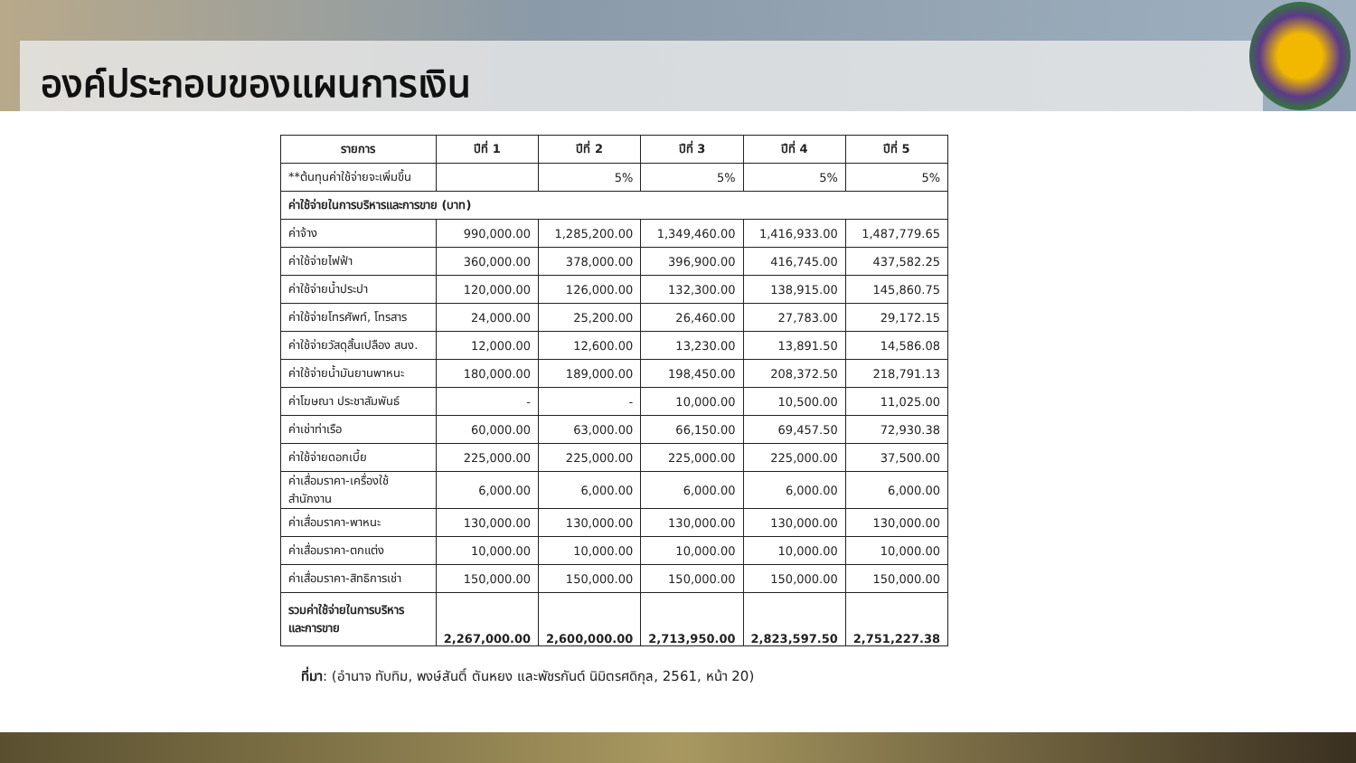องค์ประกอบของแผนการเงิน
| รายการ | ปีที่ 1 | ปีที่ 2 | ปีที่ 3 | ปีที่ 4 | ปีที่ 5 |
| --- | --- | --- | --- | --- | --- |
| **ต้นทุนค่าใช้จ่ายจะเพิ่มขึ้น | | 5% | 5% | 5% | 5% |
| ค่าใช้จ่ายในการบริหารและการขาย (บาท) | | | | | |
| ค่าจ้าง | 990,000.00 | 1,285,200.00 | 1,349,460.00 | 1,416,933.00 | 1,487,779.65 |
| ค่าใช้จ่ายไฟฟ้า | 360,000.00 | 378,000.00 | 396,900.00 | 416,745.00 | 437,582.25 |
| ค่าใช้จ่ายน้ำประปา | 120,000.00 | 126,000.00 | 132,300.00 | 138,915.00 | 145,860.75 |
| ค่าใช้จ่ายโทรศัพท์, โทรสาร | 24,000.00 | 25,200.00 | 26,460.00 | 27,783.00 | 29,172.15 |
| ค่าใช้จ่ายวัสดุสิ้นเปลือง สนง. | 12,000.00 | 12,600.00 | 13,230.00 | 13,891.50 | 14,586.08 |
| ค่าใช้จ่ายน้ำมันยานพาหนะ | 180,000.00 | 189,000.00 | 198,450.00 | 208,372.50 | 218,791.13 |
| ค่าโฆษณา ประชาสัมพันธ์ | - | - | 10,000.00 | 10,500.00 | 11,025.00 |
| ค่าเช่าท่าเรือ | 60,000.00 | 63,000.00 | 66,150.00 | 69,457.50 | 72,930.38 |
| ค่าใช้จ่ายดอกเบี้ย | 225,000.00 | 225,000.00 | 225,000.00 | 225,000.00 | 37,500.00 |
| ค่าเสื่อมราคา-เครื่องใช้สำนักงาน | 6,000.00 | 6,000.00 | 6,000.00 | 6,000.00 | 6,000.00 |
| ค่าเสื่อมราคา-พาหนะ | 130,000.00 | 130,000.00 | 130,000.00 | 130,000.00 | 130,000.00 |
| ค่าเสื่อมราคา-ตกแต่ง | 10,000.00 | 10,000.00 | 10,000.00 | 10,000.00 | 10,000.00 |
| ค่าเสื่อมราคา-สิทธิการเช่า | 150,000.00 | 150,000.00 | 150,000.00 | 150,000.00 | 150,000.00 |
| รวมค่าใช้จ่ายในการบริหาร และการขาย | 2,267,000.00 | 2,600,000.00 | 2,713,950.00 | 2,823,597.50 | 2,751,227.38 |
ที่มา: (อำนาจ ทับทิม, พงษ์สันติ์ ตันหยง และพัชรกันต์ นิมิตรศดิกุล, 2561, หน้า 20)